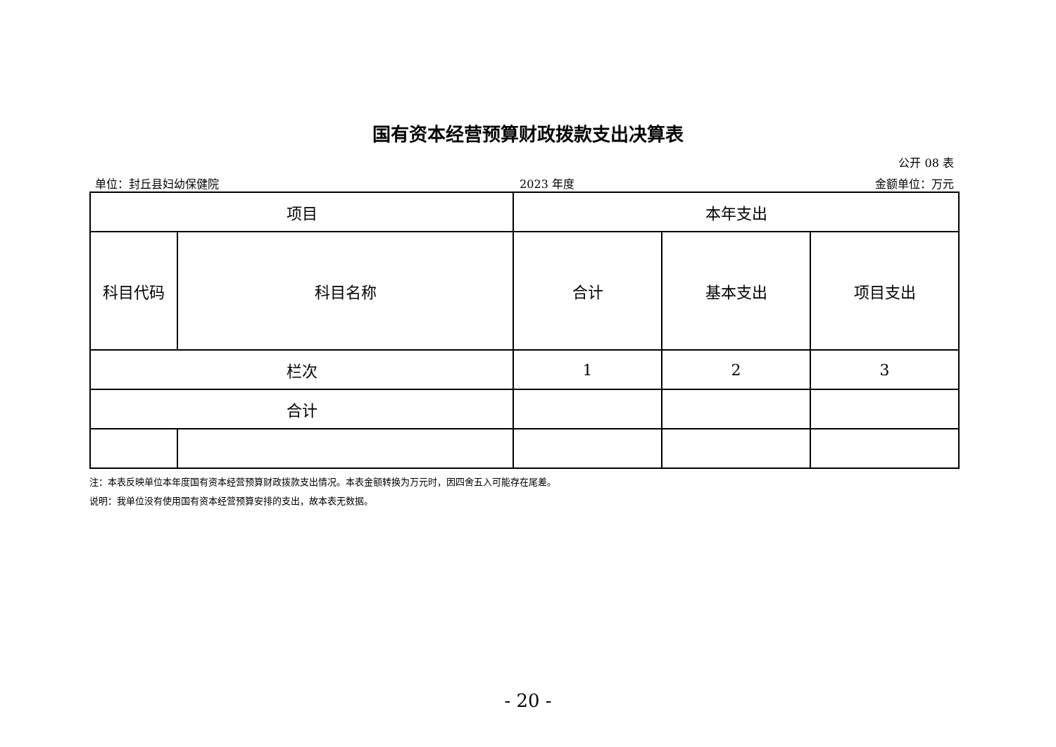国有资本经营预算财政拨款支出决算表
公开 08 表
单位：封丘县妇幼保健院 2023 年度 金额单位：万元
| 项目 | | 本年支出 | | |
| 科目代码 | 科目名称 | 合计 | 基本支出 | 项目支出 |
| 栏次 | | 1 | 2 | 3 |
| 合计 | | | | |
注：本表反映单位本年度国有资本经营预算财政拨款支出情况。本表金额转换为万元时，因四舍五入可能存在尾差。
说明：我单位没有使用国有资本经营预算安排的支出，故本表无数据。
- 20 -